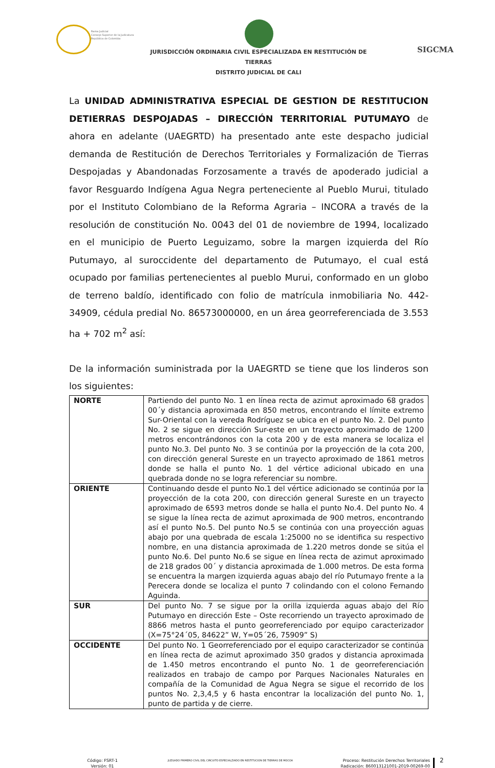Rama Judicial
Consejo Superior de la Judicatura
República de Colombia
JURISDICCIÓN ORDINARIA CIVIL ESPECIALIZADA EN RESTITUCIÓN DE TIERRAS
DISTRITO JUDICIAL DE CALI
SIGCMA
La UNIDAD ADMINISTRATIVA ESPECIAL DE GESTION DE RESTITUCION DETIERRAS DESPOJADAS – DIRECCIÓN TERRITORIAL PUTUMAYO de ahora en adelante (UAEGRTD) ha presentado ante este despacho judicial demanda de Restitución de Derechos Territoriales y Formalización de Tierras Despojadas y Abandonadas Forzosamente a través de apoderado judicial a favor Resguardo Indígena Agua Negra perteneciente al Pueblo Murui, titulado por el Instituto Colombiano de la Reforma Agraria – INCORA a través de la resolución de constitución No. 0043 del 01 de noviembre de 1994, localizado en el municipio de Puerto Leguizamo, sobre la margen izquierda del Río Putumayo, al suroccidente del departamento de Putumayo, el cual está ocupado por familias pertenecientes al pueblo Murui, conformado en un globo de terreno baldío, identificado con folio de matrícula inmobiliaria No. 442- 34909, cédula predial No. 86573000000, en un área georreferenciada de 3.553 ha + 702 m<sup>2</sup> así:
De la información suministrada por la UAEGRTD se tiene que los linderos son los siguientes:
| NORTE | Partiendo del punto No. 1 en línea recta de azimut aproximado 68 grados 00´y distancia aproximada en 850 metros, encontrando el límite extremo Sur-Oriental con la vereda Rodríguez se ubica en el punto No. 2. Del punto No. 2 se sigue en dirección Sur-este en un trayecto aproximado de 1200 metros encontrándonos con la cota 200 y de esta manera se localiza el punto No.3. Del punto No. 3 se continúa por la proyección de la cota 200, con dirección general Sureste en un trayecto aproximado de 1861 metros donde se halla el punto No. 1 del vértice adicional ubicado en una quebrada donde no se logra referenciar su nombre. |
| ORIENTE | Continuando desde el punto No.1 del vértice adicionado se continúa por la proyección de la cota 200, con dirección general Sureste en un trayecto aproximado de 6593 metros donde se halla el punto No.4. Del punto No. 4 se sigue la línea recta de azimut aproximada de 900 metros, encontrando así el punto No.5. Del punto No.5 se continúa con una proyección aguas abajo por una quebrada de escala 1:25000 no se identifica su respectivo nombre, en una distancia aproximada de 1.220 metros donde se sitúa el punto No.6. Del punto No.6 se sigue en línea recta de azimut aproximado de 218 grados 00´ y distancia aproximada de 1.000 metros. De esta forma se encuentra la margen izquierda aguas abajo del río Putumayo frente a la Perecera donde se localiza el punto 7 colindando con el colono Fernando Aguinda. |
| SUR | Del punto No. 7 se sigue por la orilla izquierda aguas abajo del Río Putumayo en dirección Este – Oste recorriendo un trayecto aproximado de 8866 metros hasta el punto georreferenciado por equipo caracterizador (X=75°24´05, 84622” W, Y=05´26, 75909” S) |
| OCCIDENTE | Del punto No. 1 Georreferenciado por el equipo caracterizador se continúa en línea recta de azimut aproximado 350 grados y distancia aproximada de 1.450 metros encontrando el punto No. 1 de georreferenciación realizados en trabajo de campo por Parques Nacionales Naturales en compañía de la Comunidad de Agua Negra se sigue el recorrido de los puntos No. 2,3,4,5 y 6 hasta encontrar la localización del punto No. 1, punto de partida y de cierre. |
Código: FSRT-1
Versión: 01
JUZGADO PRIMERO CIVIL DEL CIRCUITO ESPECIALZIADO EN RESTITUCION DE TIERRAS DE MOCOA
Proceso: Restitución Derechos Territoriales
Radicación: 860013121001-2019-00269-00
2